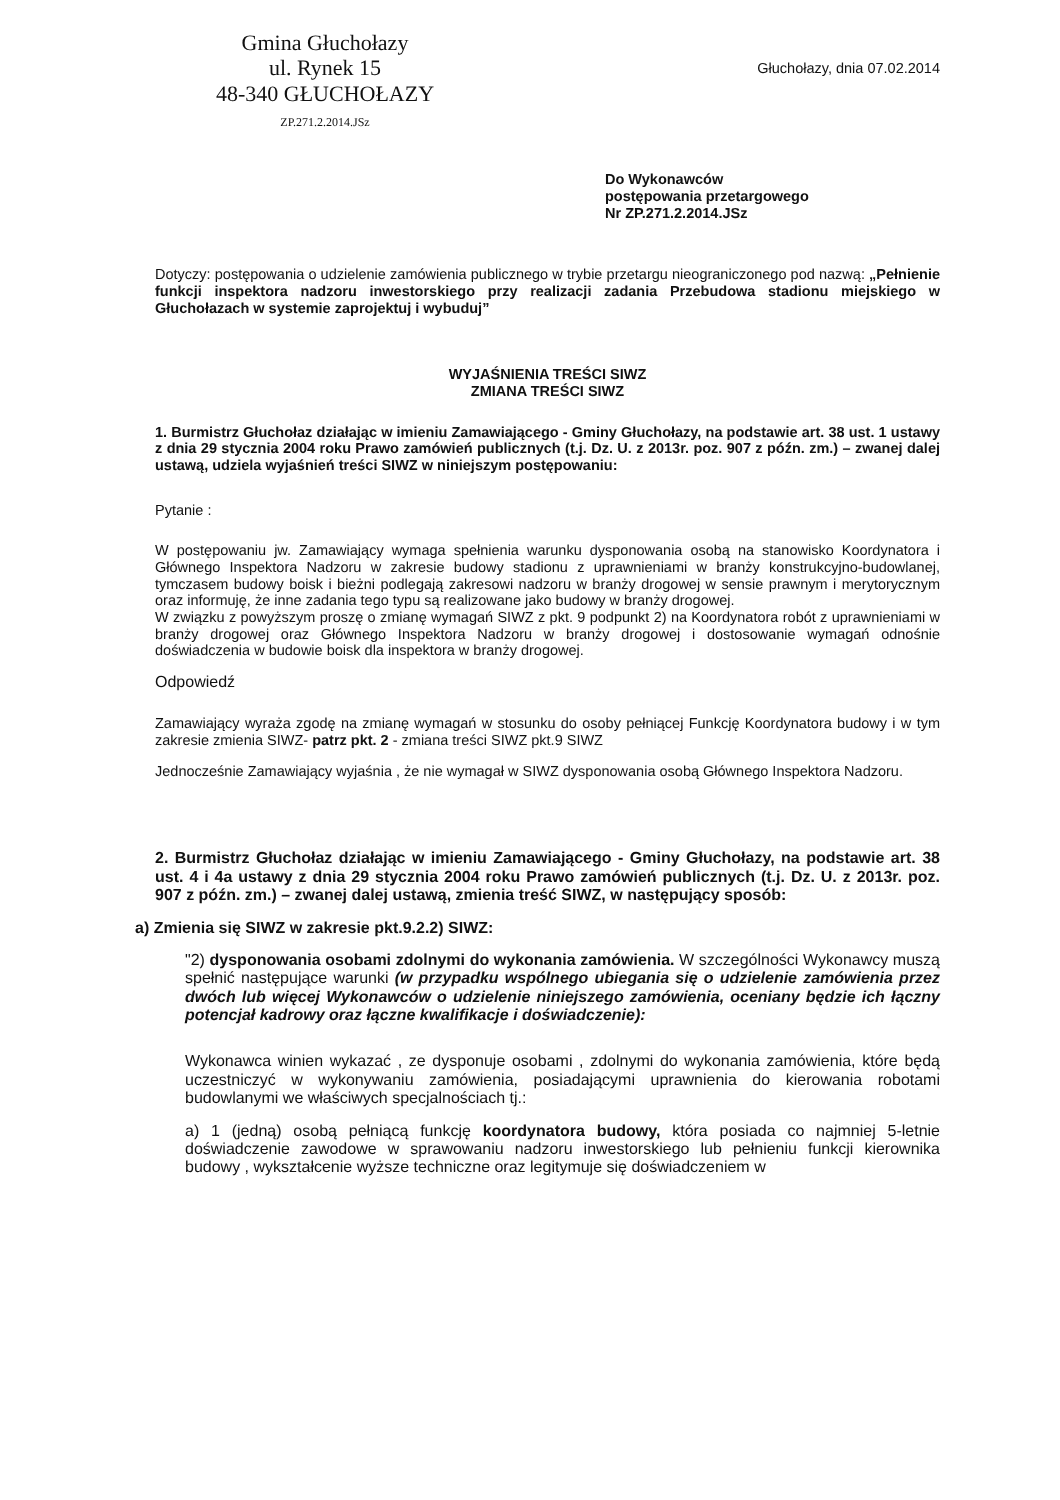Gmina Głuchołazy
ul. Rynek 15
48-340 GŁUCHOŁAZY
ZP.271.2.2014.JSz
Głuchołazy, dnia 07.02.2014
Do Wykonawców
postępowania przetargowego
Nr ZP.271.2.2014.JSz
Dotyczy: postępowania o udzielenie zamówienia publicznego w trybie przetargu nieograniczonego pod nazwą: „Pełnienie funkcji inspektora nadzoru inwestorskiego przy realizacji zadania Przebudowa stadionu miejskiego w Głuchołazach w systemie zaprojektuj i wybuduj”
WYJAŚNIENIA TREŚCI SIWZ
ZMIANA TREŚCI SIWZ
1. Burmistrz Głuchołaz działając w imieniu Zamawiającego - Gminy Głuchołazy, na podstawie art. 38 ust. 1 ustawy z dnia 29 stycznia 2004 roku Prawo zamówień publicznych (t.j. Dz. U. z 2013r. poz. 907 z późn. zm.) – zwanej dalej ustawą, udziela wyjaśnień treści SIWZ w niniejszym postępowaniu:
Pytanie :
W postępowaniu jw. Zamawiający wymaga spełnienia warunku dysponowania osobą na stanowisko Koordynatora i Głównego Inspektora Nadzoru w zakresie budowy stadionu z uprawnieniami w branży konstrukcyjno-budowlanej, tymczasem budowy boisk i bieżni podlegają zakresowi nadzoru w branży drogowej w sensie prawnym i merytorycznym oraz informuję, że inne zadania tego typu są realizowane jako budowy w branży drogowej.
W związku z powyższym proszę o zmianę wymagań SIWZ z pkt. 9 podpunkt 2) na Koordynatora robót z uprawnieniami w branży drogowej oraz Głównego Inspektora Nadzoru w branży drogowej i dostosowanie wymagań odnośnie doświadczenia w budowie boisk dla inspektora w branży drogowej.
Odpowiedź
Zamawiający wyraża zgodę na zmianę wymagań w stosunku do osoby pełniącej Funkcję Koordynatora budowy i w tym zakresie zmienia SIWZ- patrz pkt. 2 - zmiana treści SIWZ pkt.9 SIWZ
Jednocześnie Zamawiający wyjaśnia , że nie wymagał w SIWZ dysponowania osobą Głównego Inspektora Nadzoru.
2. Burmistrz Głuchołaz działając w imieniu Zamawiającego - Gminy Głuchołazy, na podstawie art. 38 ust. 4 i 4a ustawy z dnia 29 stycznia 2004 roku Prawo zamówień publicznych (t.j. Dz. U. z 2013r. poz. 907 z późn. zm.) – zwanej dalej ustawą, zmienia treść SIWZ, w następujący sposób:
a) Zmienia się SIWZ w zakresie pkt.9.2.2) SIWZ:
"2) dysponowania osobami zdolnymi do wykonania zamówienia. W szczególności Wykonawcy muszą spełnić następujące warunki (w przypadku wspólnego ubiegania się o udzielenie zamówienia przez dwóch lub więcej Wykonawców o udzielenie niniejszego zamówienia, oceniany będzie ich łączny potencjał kadrowy oraz łączne kwalifikacje i doświadczenie):
Wykonawca winien wykazać , ze dysponuje osobami , zdolnymi do wykonania zamówienia, które będą uczestniczyć w wykonywaniu zamówienia, posiadającymi uprawnienia do kierowania robotami budowlanymi we właściwych specjalnościach tj.:
a) 1 (jedną) osobą pełniącą funkcję koordynatora budowy, która posiada co najmniej 5-letnie doświadczenie zawodowe w sprawowaniu nadzoru inwestorskiego lub pełnieniu funkcji kierownika budowy , wykształcenie wyższe techniczne oraz legitymuje się doświadczeniem w